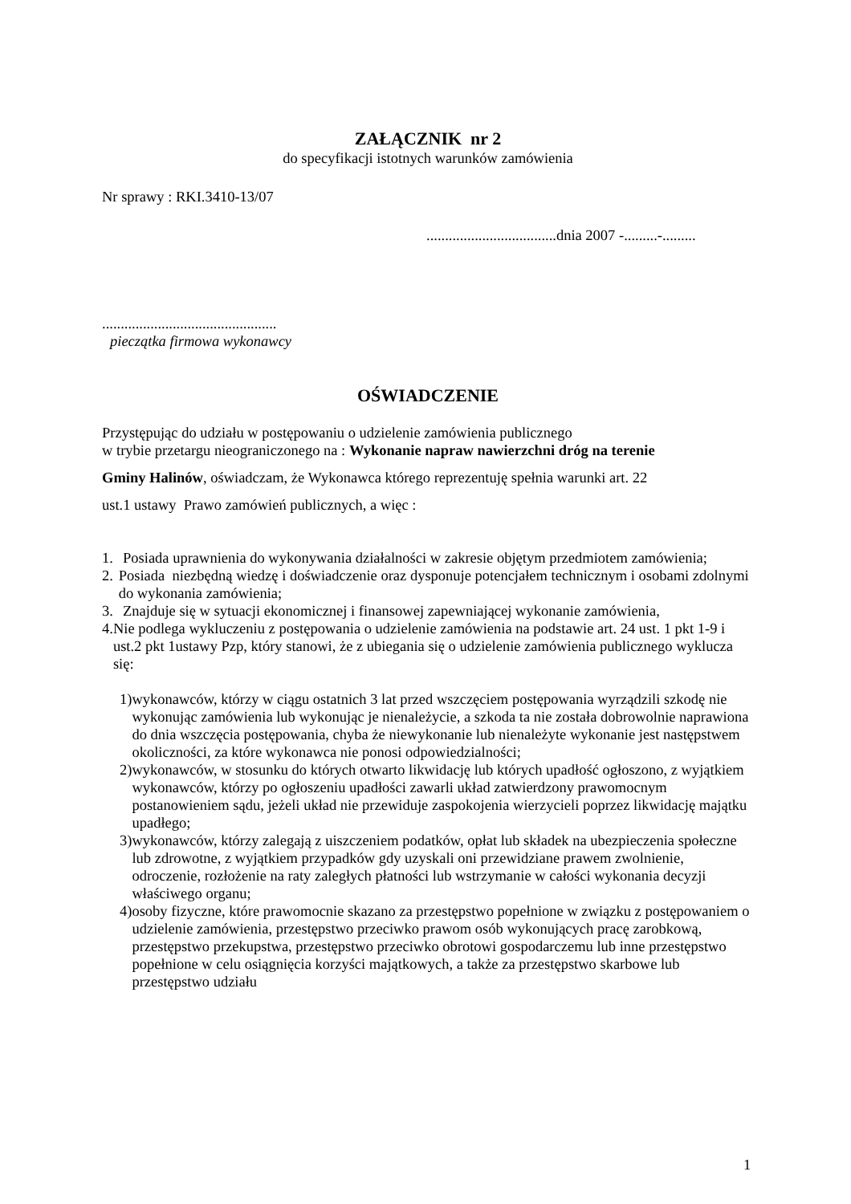ZAŁĄCZNIK nr 2
do specyfikacji istotnych warunków zamówienia
Nr sprawy : RKI.3410-13/07
...................................dnia 2007 -.........-.........
...............................................
pieczątka firmowa wykonawcy
OŚWIADCZENIE
Przystępując do udziału w postępowaniu o udzielenie zamówienia publicznego
w trybie przetargu nieograniczonego na : Wykonanie napraw nawierzchni dróg na terenie
Gminy Halinów, oświadczam, że Wykonawca którego reprezentuję spełnia warunki art. 22
ust.1 ustawy Prawo zamówień publicznych, a więc :
1. Posiada uprawnienia do wykonywania działalności w zakresie objętym przedmiotem zamówienia;
2. Posiada niezbędną wiedzę i doświadczenie oraz dysponuje potencjałem technicznym i osobami zdolnymi do wykonania zamówienia;
3. Znajduje się w sytuacji ekonomicznej i finansowej zapewniającej wykonanie zamówienia,
4. Nie podlega wykluczeniu z postępowania o udzielenie zamówienia na podstawie art. 24 ust. 1 pkt 1-9 i ust.2 pkt 1ustawy Pzp, który stanowi, że z ubiegania się o udzielenie zamówienia publicznego wyklucza się:
1) wykonawców, którzy w ciągu ostatnich 3 lat przed wszczęciem postępowania wyrządzili szkodę nie wykonując zamówienia lub wykonując je nienależycie, a szkoda ta nie została dobrowolnie naprawiona do dnia wszczęcia postępowania, chyba że niewykonanie lub nienależyte wykonanie jest następstwem okoliczności, za które wykonawca nie ponosi odpowiedzialności;
2) wykonawców, w stosunku do których otwarto likwidację lub których upadłość ogłoszono, z wyjątkiem wykonawców, którzy po ogłoszeniu upadłości zawarli układ zatwierdzony prawomocnym postanowieniem sądu, jeżeli układ nie przewiduje zaspokojenia wierzycieli poprzez likwidację majątku upadłego;
3) wykonawców, którzy zalegają z uiszczeniem podatków, opłat lub składek na ubezpieczenia społeczne lub zdrowotne, z wyjątkiem przypadków gdy uzyskali oni przewidziane prawem zwolnienie, odroczenie, rozłożenie na raty zaległych płatności lub wstrzymanie w całości wykonania decyzji właściwego organu;
4) osoby fizyczne, które prawomocnie skazano za przestępstwo popełnione w związku z postępowaniem o udzielenie zamówienia, przestępstwo przeciwko prawom osób wykonujących pracę zarobkową, przestępstwo przekupstwa, przestępstwo przeciwko obrotowi gospodarczemu lub inne przestępstwo popełnione w celu osiągnięcia korzyści majątkowych, a także za przestępstwo skarbowe lub przestępstwo udziału
1